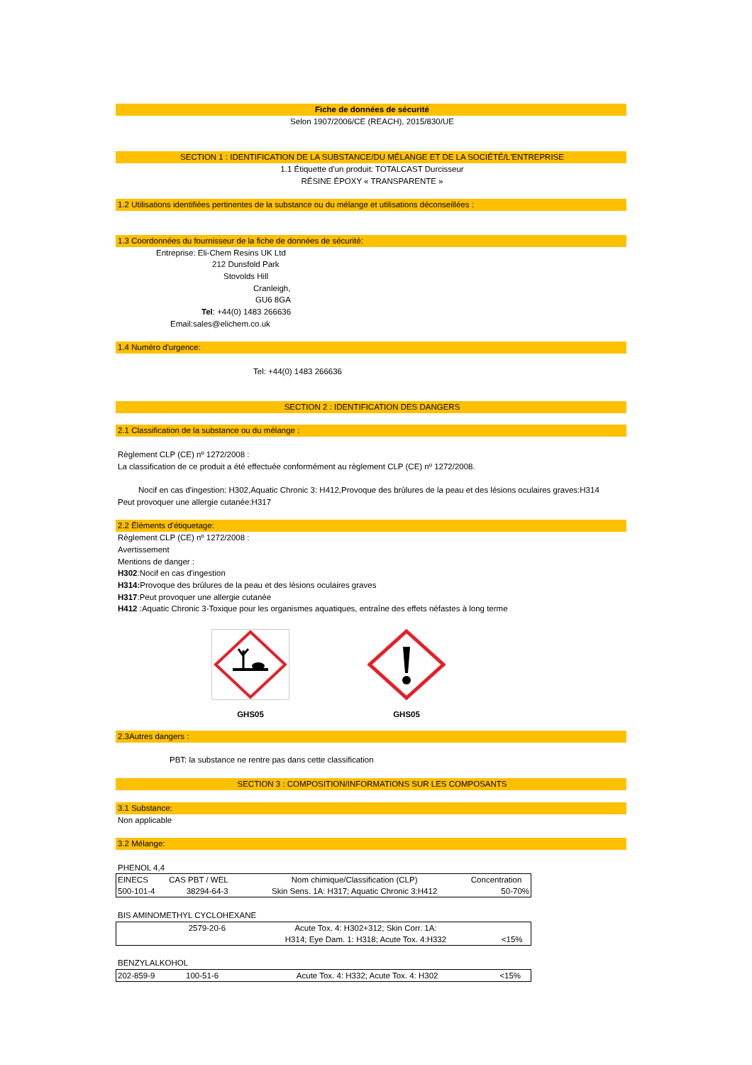Fiche de données de sécurité
Selon 1907/2006/CE (REACH), 2015/830/UE
SECTION 1 : IDENTIFICATION DE LA SUBSTANCE/DU MÉLANGE ET DE LA SOCIÉTÉ/L'ENTREPRISE
1.1 Étiquette d'un produit: TOTALCAST Durcisseur
RÉSINE ÉPOXY « TRANSPARENTE »
1.2 Utilisations identifiées pertinentes de la substance ou du mélange et utilisations déconseillées :
1.3 Coordonnées du fournisseur de la fiche de données de sécurité:
Entreprise: Eli-Chem Resins UK Ltd
212 Dunsfold Park
Stovolds Hill
Cranleigh,
GU6 8GA
Tel: +44(0) 1483 266636
Email:sales@elichem.co.uk
1.4 Numéro d'urgence:
Tel: +44(0) 1483 266636
SECTION 2 : IDENTIFICATION DES DANGERS
2.1 Classification de la substance ou du mélange :
Règlement CLP (CE) nº 1272/2008 :
La classification de ce produit a été effectuée conformément au règlement CLP (CE) nº 1272/2008.
Nocif en cas d'ingestion: H302,Aquatic Chronic 3: H412,Provoque des brûlures de la peau et des lésions oculaires graves:H314
Peut provoquer une allergie cutanée:H317
2.2 Éléments d'étiquetage:
Règlement CLP (CE) nº 1272/2008 :
Avertissement
Mentions de danger :
H302:Nocif en cas d'ingestion
H314: Provoque des brûlures de la peau et des lésions oculaires graves
H317:Peut provoquer une allergie cutanée
H412 :Aquatic Chronic 3-Toxique pour les organismes aquatiques, entraîne des effets néfastes à long terme
GHS05
GHS05
2.3Autres dangers :
PBT: la substance ne rentre pas dans cette classification
SECTION 3 : COMPOSITION/INFORMATIONS SUR LES COMPOSANTS
3.1 Substance:
Non applicable
3.2 Mélange:
PHENOL 4,4
| EINECS | CAS PBT / WEL | Nom chimique/Classification (CLP) | Concentration |
| 500-101-4 | 38294-64-3 | Skin Sens. 1A: H317; Aquatic Chronic 3:H412 | 50-70% |
BIS AMINOMETHYL CYCLOHEXANE
| | 2579-20-6 | Acute Tox. 4: H302+312; Skin Corr. 1A: | |
| | | H314; Eye Dam. 1: H318; Acute Tox. 4:H332 | <15% |
BENZYLALKOHOL
| 202-859-9 | 100-51-6 | Acute Tox. 4: H332; Acute Tox. 4: H302 | <15% |